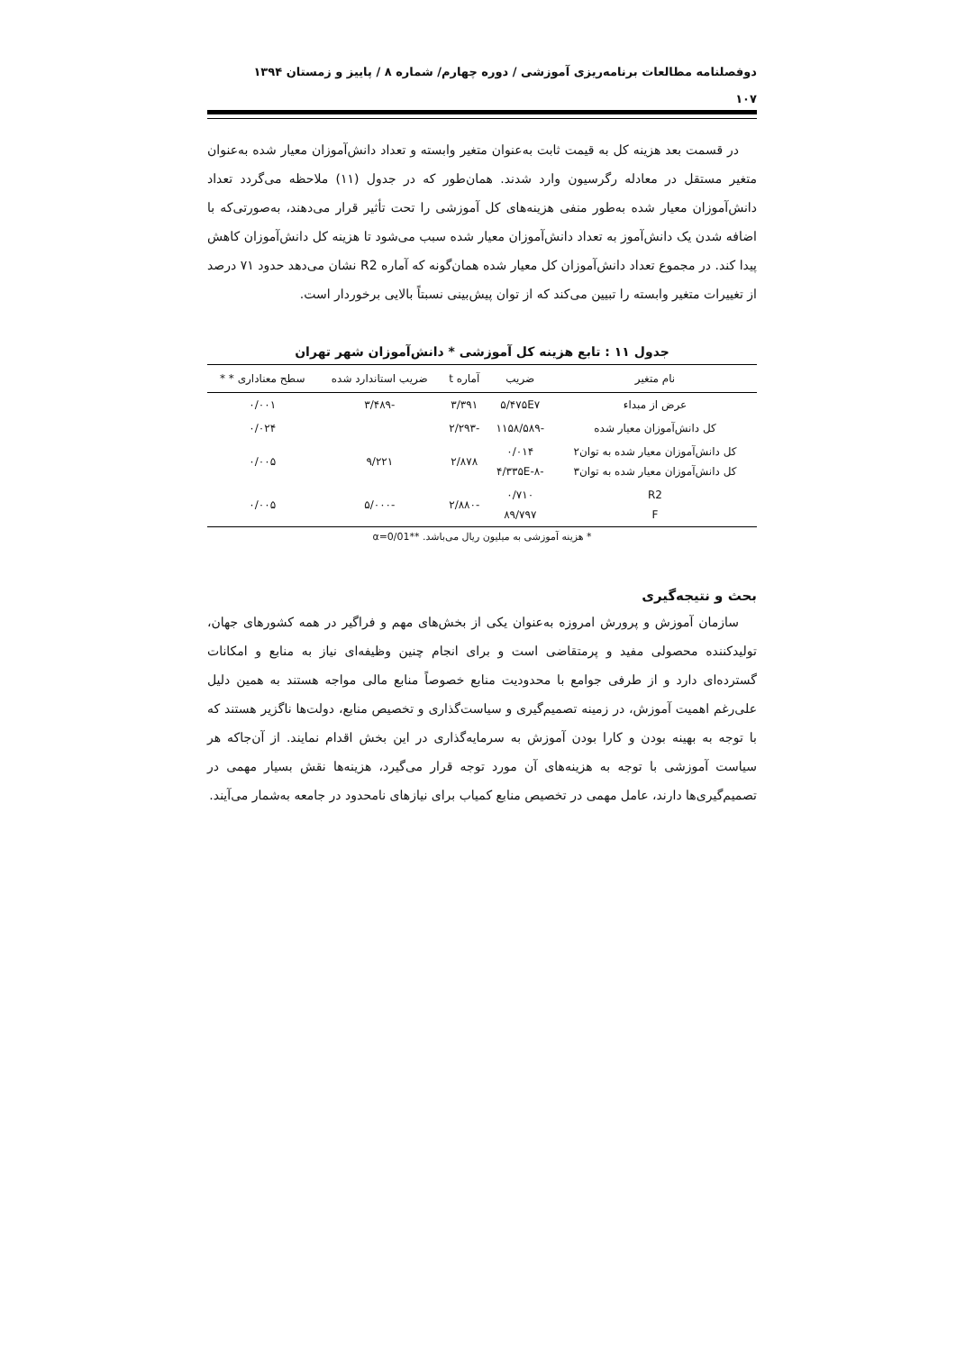دوفصلنامه مطالعات برنامه‌ریزی آموزشی / دوره چهارم/ شماره ۸ / پاییز و زمستان ۱۳۹۴
۱۰۷
در قسمت بعد هزینه کل به قیمت ثابت به‌عنوان متغیر وابسته و تعداد دانش‌آموزان معیار شده به‌عنوان متغیر مستقل در معادله رگرسیون وارد شدند. همان‌طور که در جدول (۱۱) ملاحظه می‌گردد تعداد دانش‌آموزان معیار شده به‌طور منفی هزینه‌های کل آموزشی را تحت تأثیر قرار می‌دهند، به‌صورتی‌که با اضافه شدن یک دانش‌آموز به تعداد دانش‌آموزان معیار شده سبب می‌شود تا هزینه کل دانش‌آموزان کاهش پیدا کند. در مجموع تعداد دانش‌آموزان کل معیار شده همان‌گونه که آماره R2 نشان می‌دهد حدود ۷۱ درصد از تغییرات متغیر وابسته را تبیین می‌کند که از توان پیش‌بینی نسبتاً بالایی برخوردار است.
جدول ۱۱ : تابع هزینه کل آموزشی * دانش‌آموزان شهر تهران
| نام متغیر | ضریب | آماره t | ضریب استاندارد شده | سطح معناداری * * |
| --- | --- | --- | --- | --- |
| عرض از مبداء | ۵/۴۷۵E۷ | ۳/۳۹۱ | -۳/۴۸۹ | ۰/۰۰۱ |
| کل دانش‌آموزان معیار شده | -۱۱۵۸/۵۸۹ | -۲/۲۹۳ | | ۰/۰۲۴ |
| کل دانش‌آموزان معیار شده به توان۲ کل دانش‌آموزان معیار شده به توان۳ | ۰/۰۱۴ -۴/۳۳۵E-۸ | ۲/۸۷۸ | ۹/۲۲۱ | ۰/۰۰۵ |
| R2 F | ۰/۷۱۰ ۸۹/۷۹۷ | -۲/۸۸۰ | -۵/۰۰۰ | ۰/۰۰۵ |
* هزینه آموزشی به میلیون ریال می‌باشد. **α=0/01
بحث و نتیجه‌گیری
سازمان آموزش و پرورش امروزه به‌عنوان یکی از بخش‌های مهم و فراگیر در همه کشورهای جهان، تولیدکننده محصولی مفید و پرمتقاضی است و برای انجام چنین وظیفه‌ای نیاز به منابع و امکانات گسترده‌ای دارد و از طرفی جوامع با محدودیت منابع خصوصاً منابع مالی مواجه هستند به همین دلیل علی‌رغم اهمیت آموزش، در زمینه تصمیم‌گیری و سیاست‌گذاری و تخصیص منابع، دولت‌ها ناگزیر هستند که با توجه به بهینه بودن و کارا بودن آموزش به سرمایه‌گذاری در این بخش اقدام نمایند. از آن‌جاکه هر سیاست آموزشی با توجه به هزینه‌های آن مورد توجه قرار می‌گیرد، هزینه‌ها نقش بسیار مهمی در تصمیم‌گیری‌ها دارند، عامل مهمی در تخصیص منابع کمیاب برای نیازهای نامحدود در جامعه به‌شمار می‌آیند.